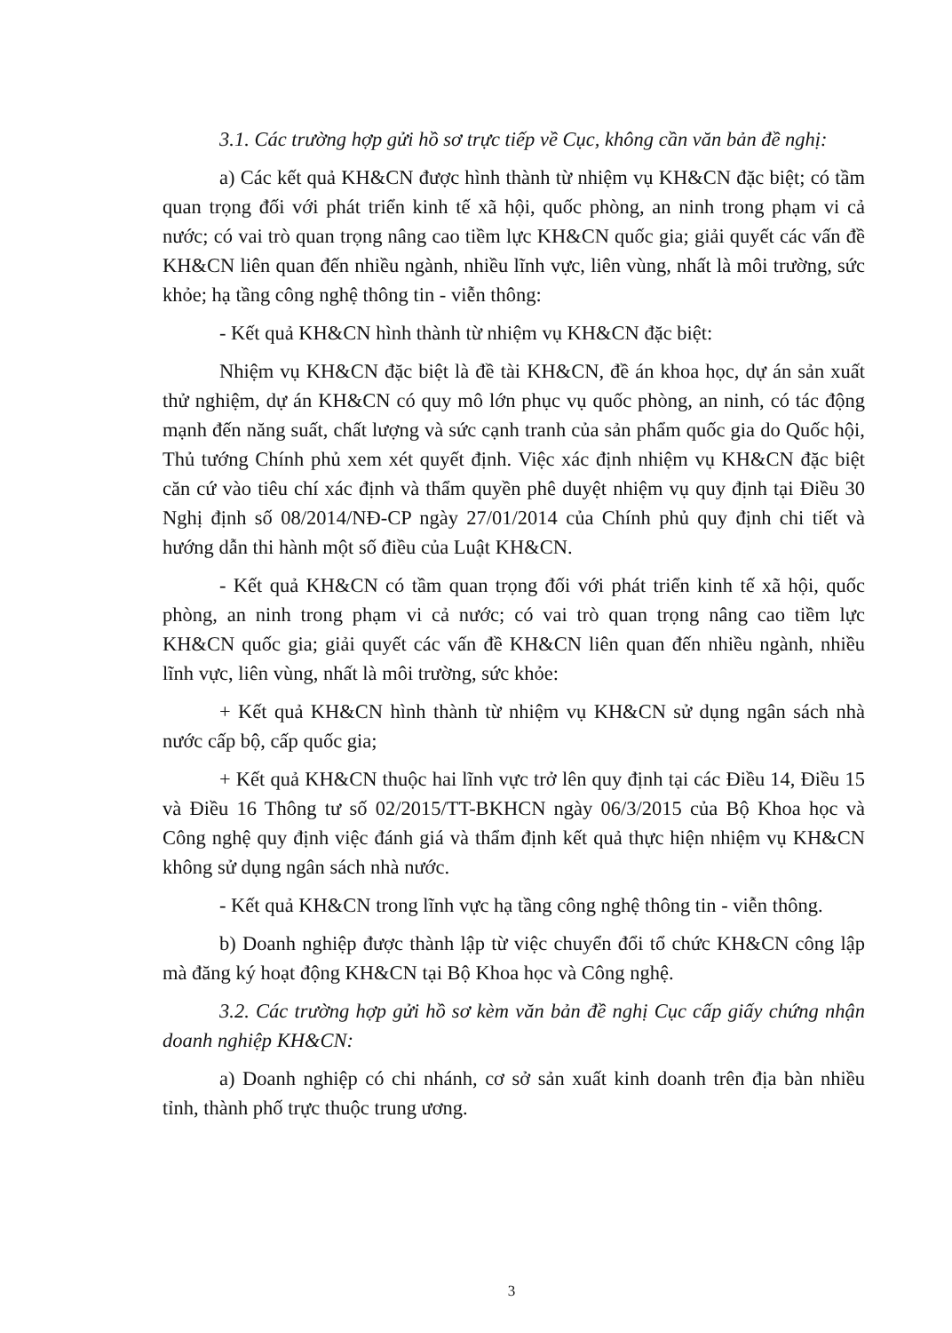3.1. Các trường hợp gửi hồ sơ trực tiếp về Cục, không cần văn bản đề nghị:
a) Các kết quả KH&CN được hình thành từ nhiệm vụ KH&CN đặc biệt; có tầm quan trọng đối với phát triển kinh tế xã hội, quốc phòng, an ninh trong phạm vi cả nước; có vai trò quan trọng nâng cao tiềm lực KH&CN quốc gia; giải quyết các vấn đề KH&CN liên quan đến nhiều ngành, nhiều lĩnh vực, liên vùng, nhất là môi trường, sức khỏe; hạ tầng công nghệ thông tin - viễn thông:
- Kết quả KH&CN hình thành từ nhiệm vụ KH&CN đặc biệt:
Nhiệm vụ KH&CN đặc biệt là đề tài KH&CN, đề án khoa học, dự án sản xuất thử nghiệm, dự án KH&CN có quy mô lớn phục vụ quốc phòng, an ninh, có tác động mạnh đến năng suất, chất lượng và sức cạnh tranh của sản phẩm quốc gia do Quốc hội, Thủ tướng Chính phủ xem xét quyết định. Việc xác định nhiệm vụ KH&CN đặc biệt căn cứ vào tiêu chí xác định và thẩm quyền phê duyệt nhiệm vụ quy định tại Điều 30 Nghị định số 08/2014/NĐ-CP ngày 27/01/2014 của Chính phủ quy định chi tiết và hướng dẫn thi hành một số điều của Luật KH&CN.
- Kết quả KH&CN có tầm quan trọng đối với phát triển kinh tế xã hội, quốc phòng, an ninh trong phạm vi cả nước; có vai trò quan trọng nâng cao tiềm lực KH&CN quốc gia; giải quyết các vấn đề KH&CN liên quan đến nhiều ngành, nhiều lĩnh vực, liên vùng, nhất là môi trường, sức khỏe:
+ Kết quả KH&CN hình thành từ nhiệm vụ KH&CN sử dụng ngân sách nhà nước cấp bộ, cấp quốc gia;
+ Kết quả KH&CN thuộc hai lĩnh vực trở lên quy định tại các Điều 14, Điều 15 và Điều 16 Thông tư số 02/2015/TT-BKHCN ngày 06/3/2015 của Bộ Khoa học và Công nghệ quy định việc đánh giá và thẩm định kết quả thực hiện nhiệm vụ KH&CN không sử dụng ngân sách nhà nước.
- Kết quả KH&CN trong lĩnh vực hạ tầng công nghệ thông tin - viễn thông.
b) Doanh nghiệp được thành lập từ việc chuyển đổi tổ chức KH&CN công lập mà đăng ký hoạt động KH&CN tại Bộ Khoa học và Công nghệ.
3.2. Các trường hợp gửi hồ sơ kèm văn bản đề nghị Cục cấp giấy chứng nhận doanh nghiệp KH&CN:
a) Doanh nghiệp có chi nhánh, cơ sở sản xuất kinh doanh trên địa bàn nhiều tỉnh, thành phố trực thuộc trung ương.
3